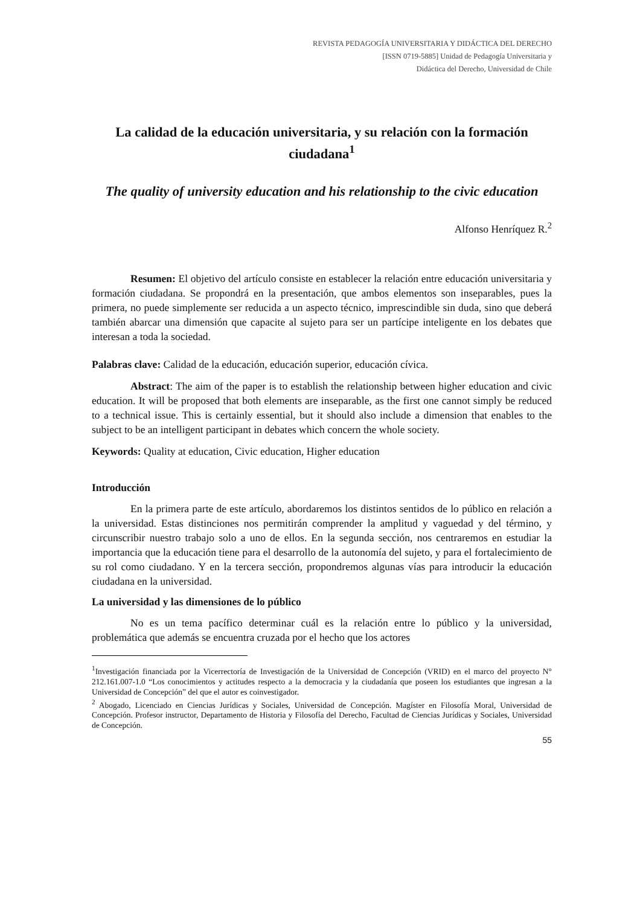REVISTA PEDAGOGÍA UNIVERSITARIA Y DIDÁCTICA DEL DERECHO
[ISSN 0719-5885] Unidad de Pedagogía Universitaria y
Didáctica del Derecho, Universidad de Chile
La calidad de la educación universitaria, y su relación con la formación ciudadana<sup>1</sup>
The quality of university education and his relationship to the civic education
Alfonso Henríquez R.<sup>2</sup>
Resumen: El objetivo del artículo consiste en establecer la relación entre educación universitaria y formación ciudadana. Se propondrá en la presentación, que ambos elementos son inseparables, pues la primera, no puede simplemente ser reducida a un aspecto técnico, imprescindible sin duda, sino que deberá también abarcar una dimensión que capacite al sujeto para ser un partícipe inteligente en los debates que interesan a toda la sociedad.
Palabras clave: Calidad de la educación, educación superior, educación cívica.
Abstract: The aim of the paper is to establish the relationship between higher education and civic education. It will be proposed that both elements are inseparable, as the first one cannot simply be reduced to a technical issue. This is certainly essential, but it should also include a dimension that enables to the subject to be an intelligent participant in debates which concern the whole society.
Keywords: Quality at education, Civic education, Higher education
Introducción
En la primera parte de este artículo, abordaremos los distintos sentidos de lo público en relación a la universidad. Estas distinciones nos permitirán comprender la amplitud y vaguedad y del término, y circunscribir nuestro trabajo solo a uno de ellos. En la segunda sección, nos centraremos en estudiar la importancia que la educación tiene para el desarrollo de la autonomía del sujeto, y para el fortalecimiento de su rol como ciudadano. Y en la tercera sección, propondremos algunas vías para introducir la educación ciudadana en la universidad.
La universidad y las dimensiones de lo público
No es un tema pacífico determinar cuál es la relación entre lo público y la universidad, problemática que además se encuentra cruzada por el hecho que los actores
<sup>1</sup> Investigación financiada por la Vicerrectoría de Investigación de la Universidad de Concepción (VRID) en el marco del proyecto N° 212.161.007-1.0 “Los conocimientos y actitudes respecto a la democracia y la ciudadanía que poseen los estudiantes que ingresan a la Universidad de Concepción” del que el autor es coinvestigador.
<sup>2</sup> Abogado, Licenciado en Ciencias Jurídicas y Sociales, Universidad de Concepción. Magíster en Filosofía Moral, Universidad de Concepción. Profesor instructor, Departamento de Historia y Filosofía del Derecho, Facultad de Ciencias Jurídicas y Sociales, Universidad de Concepción.
55